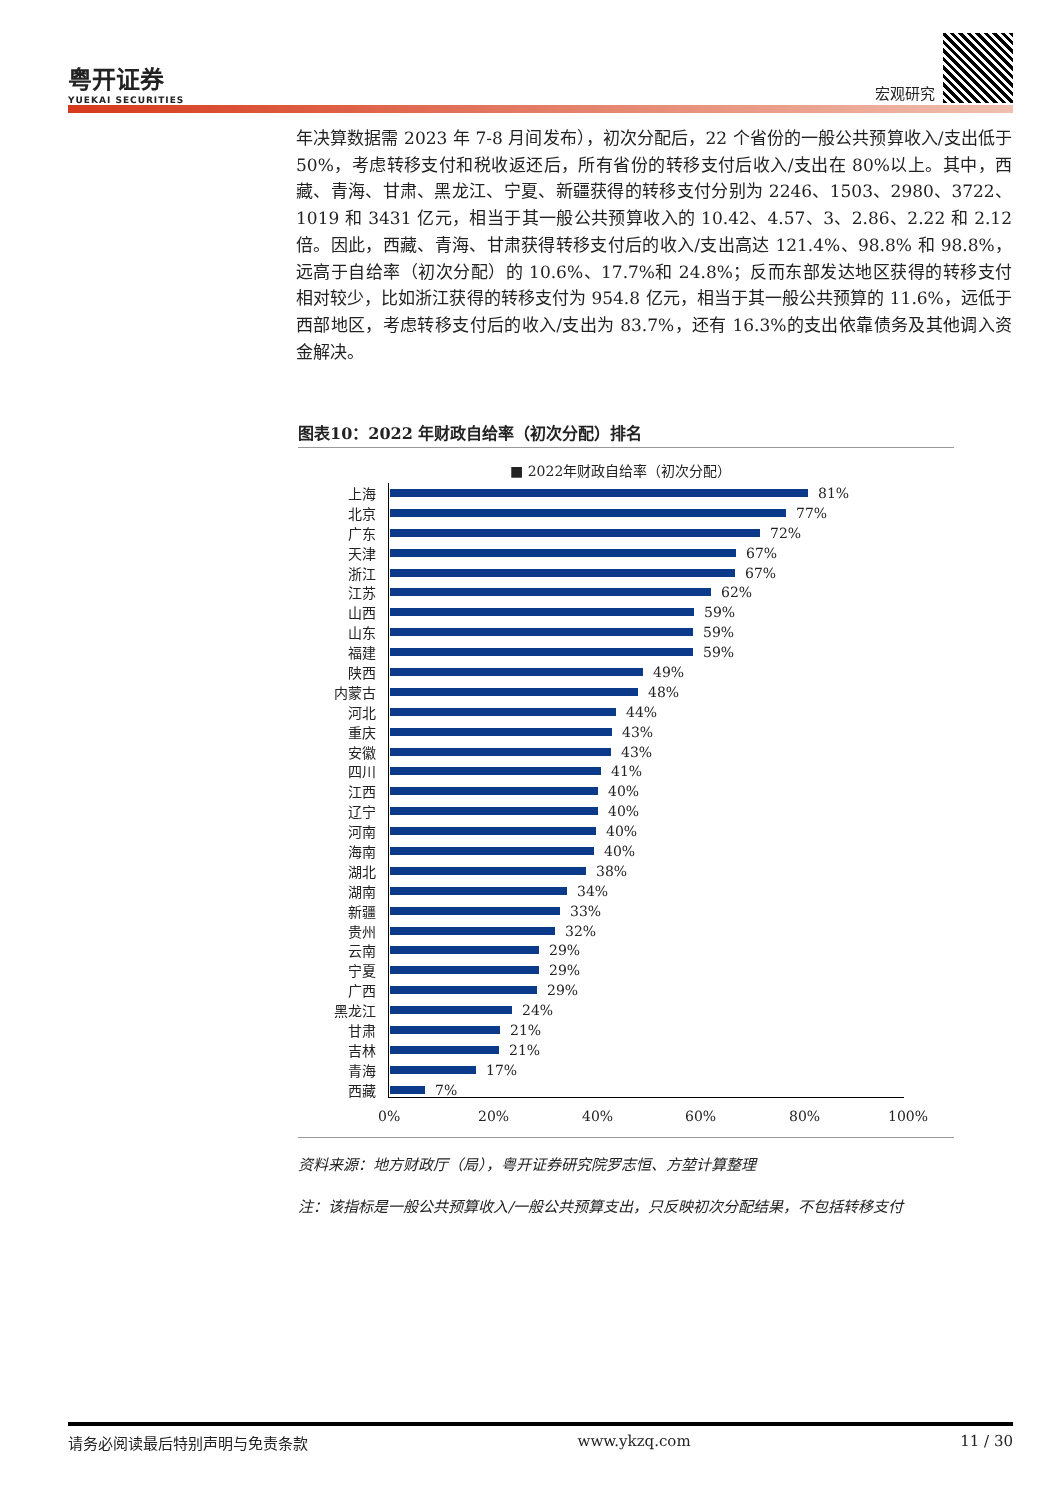粤开证券
YUEKAI SECURITIES
宏观研究
年决算数据需 2023 年 7-8 月间发布），初次分配后，22 个省份的一般公共预算收入/支出低于 50%，考虑转移支付和税收返还后，所有省份的转移支付后收入/支出在 80%以上。其中，西藏、青海、甘肃、黑龙江、宁夏、新疆获得的转移支付分别为 2246、1503、2980、3722、1019 和 3431 亿元，相当于其一般公共预算收入的 10.42、4.57、3、2.86、2.22 和 2.12 倍。因此，西藏、青海、甘肃获得转移支付后的收入/支出高达 121.4%、98.8% 和 98.8%，远高于自给率（初次分配）的 10.6%、17.7%和 24.8%；反而东部发达地区获得的转移支付相对较少，比如浙江获得的转移支付为 954.8 亿元，相当于其一般公共预算的 11.6%，远低于西部地区，考虑转移支付后的收入/支出为 83.7%，还有 16.3%的支出依靠债务及其他调入资金解决。
图表10：2022 年财政自给率（初次分配）排名
■ 2022年财政自给率（初次分配）
上海 81%
北京 77%
广东 72%
天津 67%
浙江 67%
江苏 62%
山西 59%
山东 59%
福建 59%
陕西 49%
内蒙古 48%
河北 44%
重庆 43%
安徽 43%
四川 41%
江西 40%
辽宁 40%
河南 40%
海南 40%
湖北 38%
湖南 34%
新疆 33%
贵州 32%
云南 29%
宁夏 29%
广西 29%
黑龙江 24%
甘肃 21%
吉林 21%
青海 17%
西藏 7%
0% 20% 40% 60% 80% 100%
资料来源：地方财政厅（局），粤开证券研究院罗志恒、方堃计算整理
注：该指标是一般公共预算收入/一般公共预算支出，只反映初次分配结果，不包括转移支付
请务必阅读最后特别声明与免责条款 www.ykzq.com 11 / 30